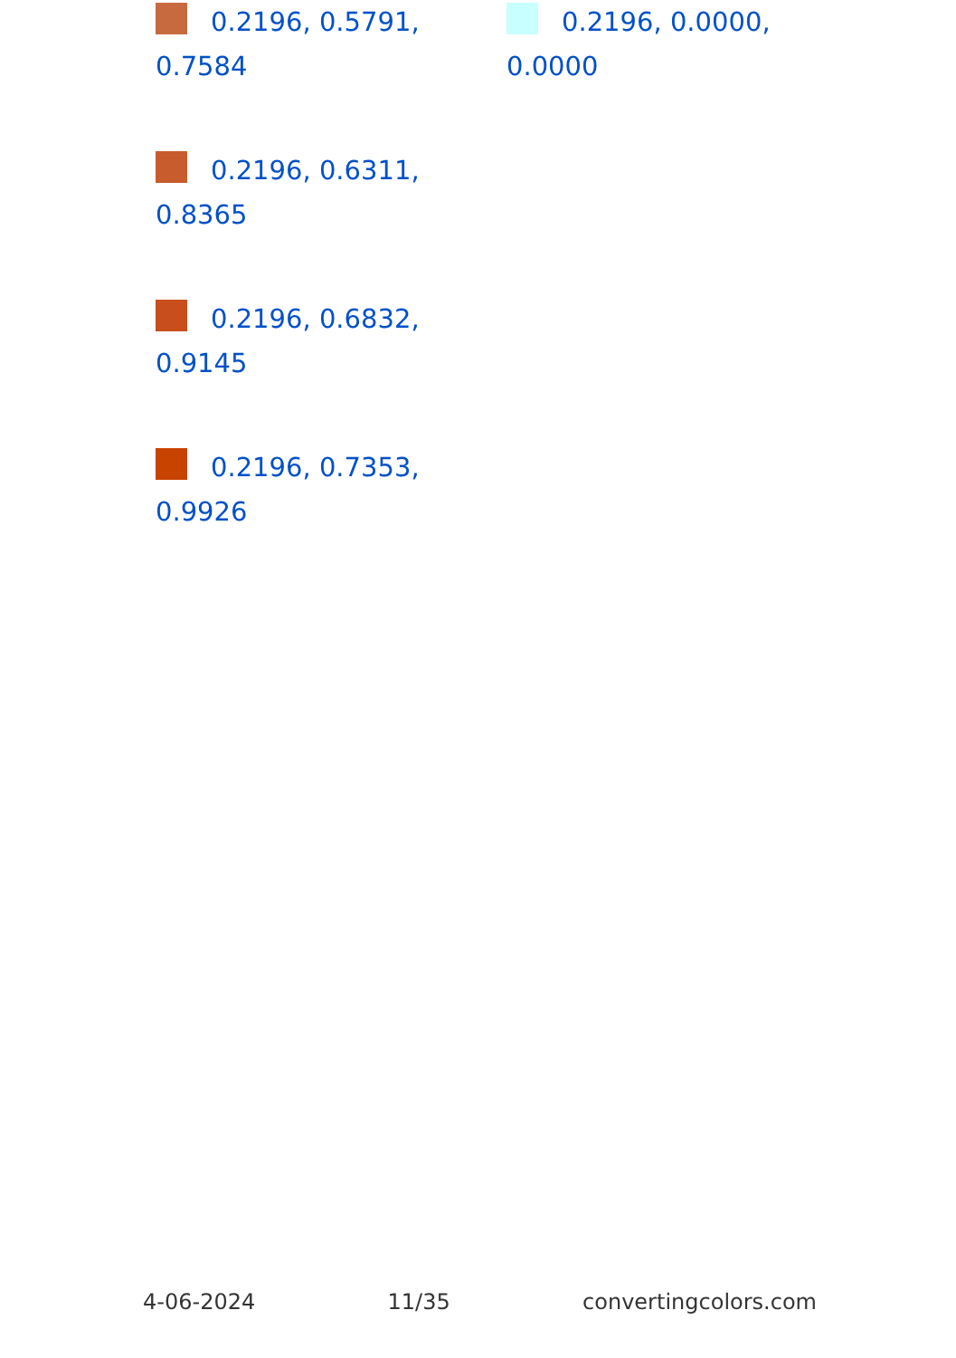0.2196, 0.5791,
0.7584
0.2196, 0.0000,
0.0000
0.2196, 0.6311,
0.8365
0.2196, 0.6832,
0.9145
0.2196, 0.7353,
0.9926
4-06-2024 11/35 convertingcolors.com